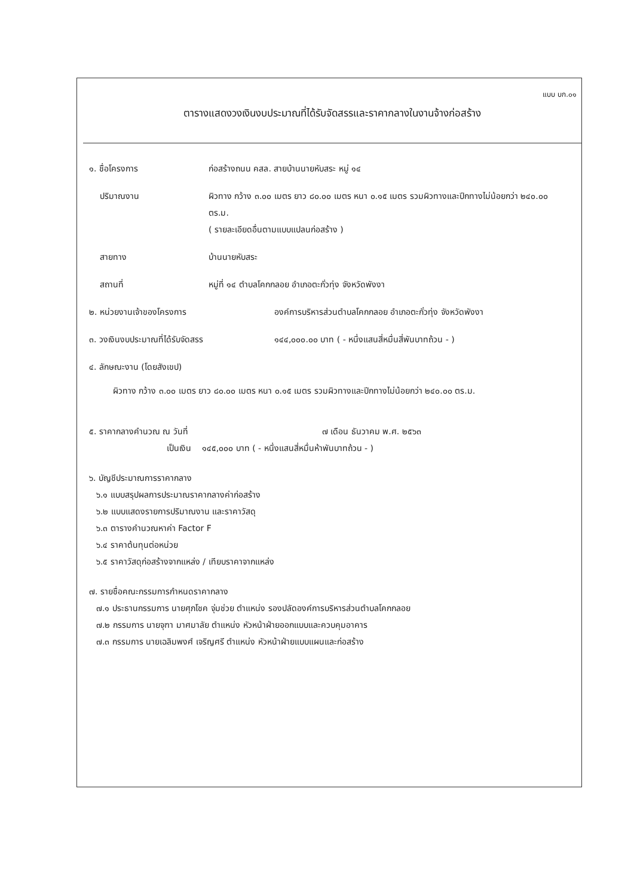แบบ บก.๐๑
ตารางแสดงวงเงินงบประมาณที่ได้รับจัดสรรและราคากลางในงานจ้างก่อสร้าง
๑. ชื่อโครงการ ก่อสร้างถนน คสล. สายบ้านนายหับสระ หมู่ ๑๔
ปริมาณงาน ผิวทาง กว้าง ๓.๐๐ เมตร ยาว ๘๐.๐๐ เมตร หนา ๐.๑๕ เมตร รวมผิวทางและปีกทางไม่น้อยกว่า ๒๔๐.๐๐ ตร.ม.
( รายละเอียดอื่นตามแบบแปลนก่อสร้าง )
สายทาง บ้านนายหับสระ
สถานที่ หมู่ที่ ๑๔ ตำบลโคกกลอย อำเภอตะกั่วทุ่ง จังหวัดพังงา
๒. หน่วยงานเจ้าของโครงการ องค์การบริหารส่วนตำบลโคกกลอย อำเภอตะกั่วทุ่ง จังหวัดพังงา
๓. วงเงินงบประมาณที่ได้รับจัดสรร ๑๔๔,๐๐๐.๐๐ บาท ( - หนึ่งแสนสี่หมื่นสี่พันบาทถ้วน - )
๔. ลักษณะงาน (โดยสังเขป)
ผิวทาง กว้าง ๓.๐๐ เมตร ยาว ๘๐.๐๐ เมตร หนา ๐.๑๕ เมตร รวมผิวทางและปีกทางไม่น้อยกว่า ๒๔๐.๐๐ ตร.ม.
๕. ราคากลางคำนวณ ณ วันที่ ๗ เดือน ธันวาคม พ.ศ. ๒๕๖๓
เป็นเงิน ๑๔๕,๐๐๐ บาท ( - หนึ่งแสนสี่หมื่นห้าพันบาทถ้วน - )
๖. บัญชีประมาณการราคากลาง
๖.๑ แบบสรุปผลการประมาณราคากลางค่าก่อสร้าง
๖.๒ แบบแสดงรายการปริมาณงาน และราคาวัสดุ
๖.๓ ตารางคำนวณหาค่า Factor F
๖.๔ ราคาต้นทุนต่อหน่วย
๖.๕ ราคาวัสดุก่อสร้างจากแหล่ง / เทียบราคาจากแหล่ง
๗. รายชื่อคณะกรรมการกำหนดราคากลาง
๗.๑ ประธานกรรมการ นายศุภโชค จุ่มช่วย ตำแหน่ง รองปลัดองค์การบริหารส่วนตำบลโคกกลอย
๗.๒ กรรมการ นายจุฑา มาศมาลัย ตำแหน่ง หัวหน้าฝ่ายออกแบบและควบคุมอาคาร
๗.๓ กรรมการ นายเฉลิมพงศ์ เจริญศรี ตำแหน่ง หัวหน้าฝ่ายแบบแผนและก่อสร้าง